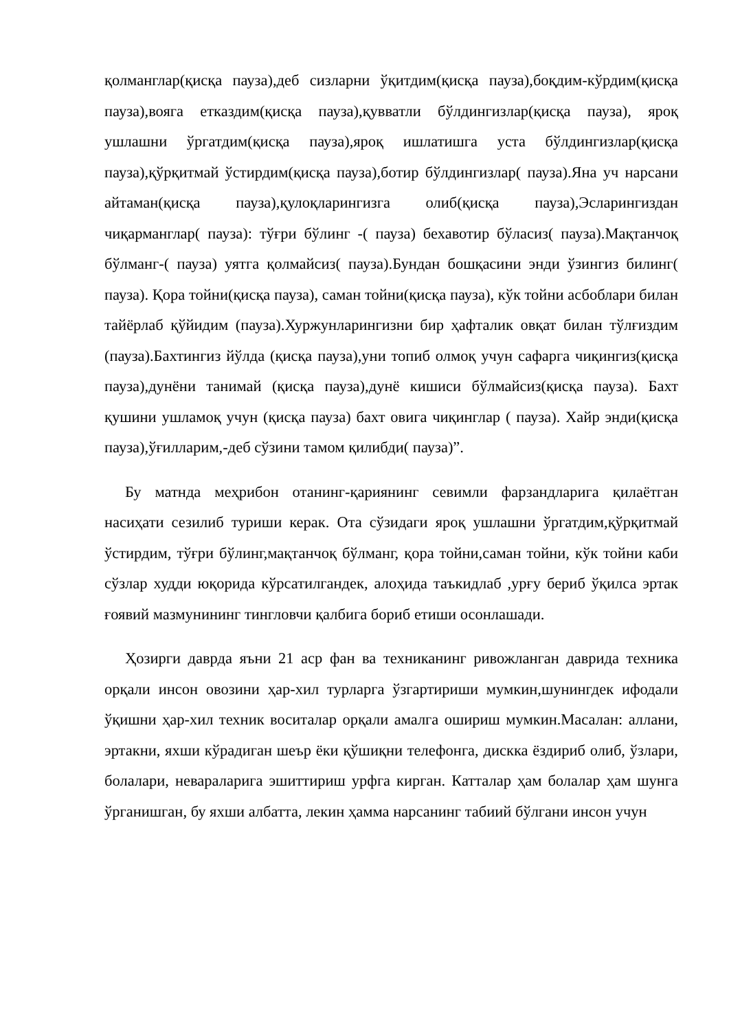қолманглар(қисқа пауза),деб сизларни ўқитдим(қисқа пауза),боқдим-кўрдим(қисқа пауза),вояга етказдим(қисқа пауза),қувватли бўлдингизлар(қисқа пауза), ярoқ ушлашни ўргатдим(қисқа пауза),ярoқ ишлатишга уста бўлдингизлар(қисқа пауза),қўрқитмай ўстирдим(қисқа пауза),ботир бўлдингизлар( пауза).Яна уч нарсани айтаман(қисқа пауза),қулоқларингизга олиб(қисқа пауза),Эсларингиздан чиқарманглар( пауза): тўғри бўлинг -( пауза) бехавотир бўласиз( пауза).Мақтанчоқ бўлманг-( пауза) уятга қолмайсиз( пауза).Бундан бошқасини энди ўзингиз билинг( пауза). Қора тойни(қисқа пауза), саман тойни(қисқа пауза), кўк тойни асбоблари билан тайёрлаб қўйидим (пауза).Хуржунларингизни бир ҳафталик овқат билан тўлғиздим (пауза).Бахтингиз йўлда (қисқа пауза),уни топиб олмоқ учун сафарга чиқингиз(қисқа пауза),дунёни танимай (қисқа пауза),дунё кишиси бўлмайсиз(қисқа пауза). Бахт қушини ушламоқ учун (қисқа пауза) бахт овига чиқинглар ( пауза). Хайр энди(қисқа пауза),ўғилларим,-деб сўзини тамом қилибди( пауза)”.
Бу матнда меҳрибон отанинг-қариянинг севимли фарзандларига қилаётган насиҳати сезилиб туриши керак. Ота сўзидаги ярoқ ушлашни ўргатдим,қўрқитмай ўстирдим, тўғри бўлинг,мақтанчоқ бўлманг, қора тойни,саман тойни, кўк тойни каби сўзлар худди юқорида кўрсатилгандек, алоҳида таъкидлаб ,урғу бериб ўқилса эртак ғоявий мазмунининг тингловчи қалбига бориб етиши осонлашади.
Ҳозирги даврда яъни 21 аср фан ва техниканинг ривожланган даврида техника орқали инсон овозини ҳар-хил турларга ўзгартириши мумкин,шунингдек ифодали ўқишни ҳар-хил техник воситалар орқали амалга ошириш мумкин.Масалан: аллани, эртакни, яхши кўрадиган шеър ёки қўшиқни телефонга, дискка ёздириб олиб, ўзлари, болалари, невараларига эшиттириш урфга кирган. Катталар ҳам болалар ҳам шунга ўрганишган, бу яхши албатта, лекин ҳамма нарсанинг табиий бўлгани инсон учун